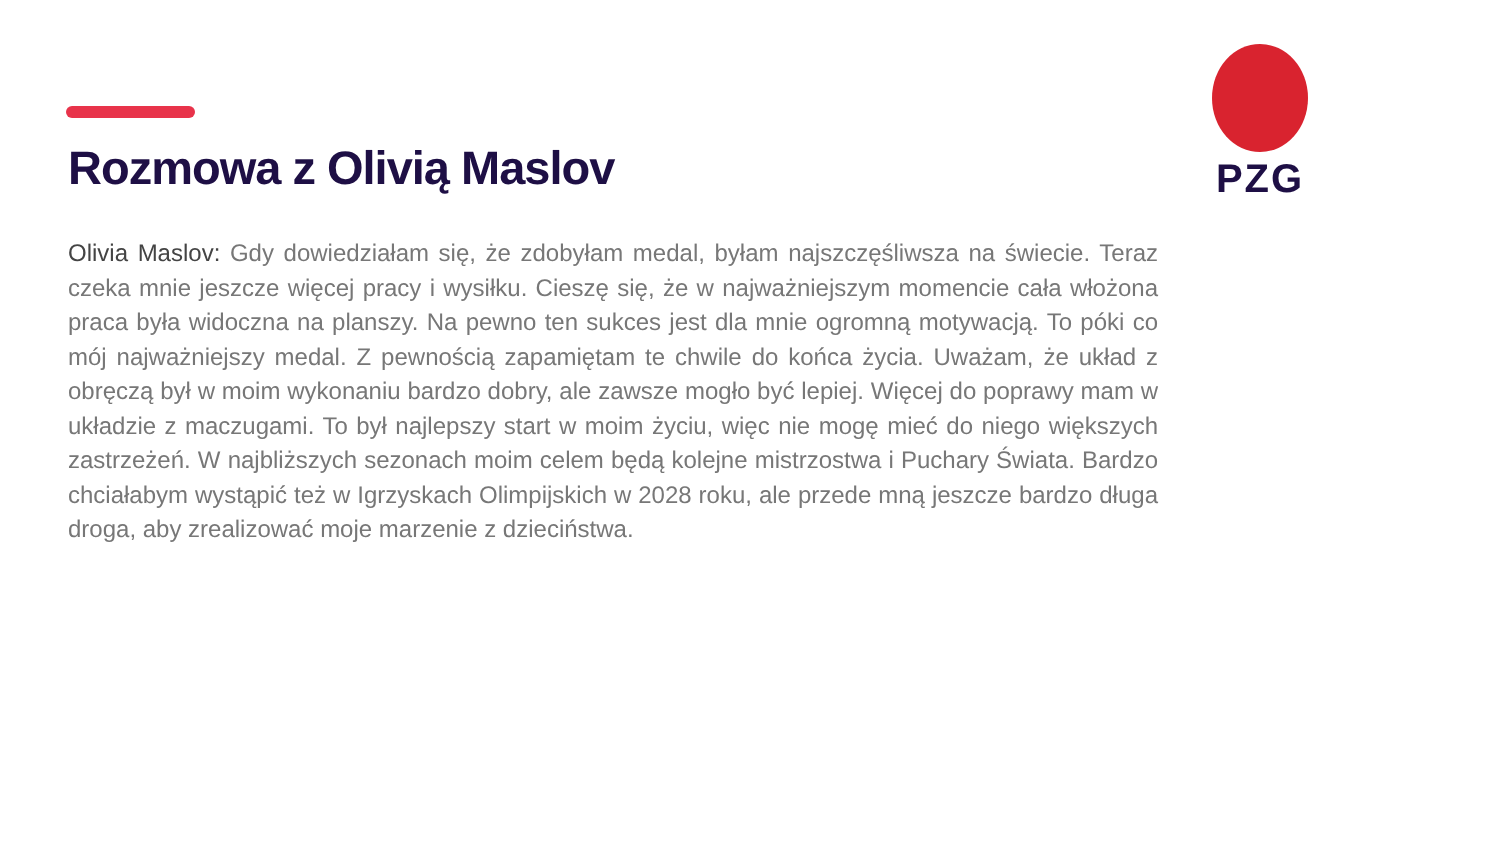Rozmowa z Olivią Maslov
Olivia Maslov: Gdy dowiedziałam się, że zdobyłam medal, byłam najszczęśliwsza na świecie. Teraz czeka mnie jeszcze więcej pracy i wysiłku. Cieszę się, że w najważniejszym momencie cała włożona praca była widoczna na planszy. Na pewno ten sukces jest dla mnie ogromną motywacją. To póki co mój najważniejszy medal. Z pewnością zapamiętam te chwile do końca życia. Uważam, że układ z obręczą był w moim wykonaniu bardzo dobry, ale zawsze mogło być lepiej. Więcej do poprawy mam w układzie z maczugami. To był najlepszy start w moim życiu, więc nie mogę mieć do niego większych zastrzeżeń. W najbliższych sezonach moim celem będą kolejne mistrzostwa i Puchary Świata. Bardzo chciałabym wystąpić też w Igrzyskach Olimpijskich w 2028 roku, ale przede mną jeszcze bardzo długa droga, aby zrealizować moje marzenie z dzieciństwa.
PZG